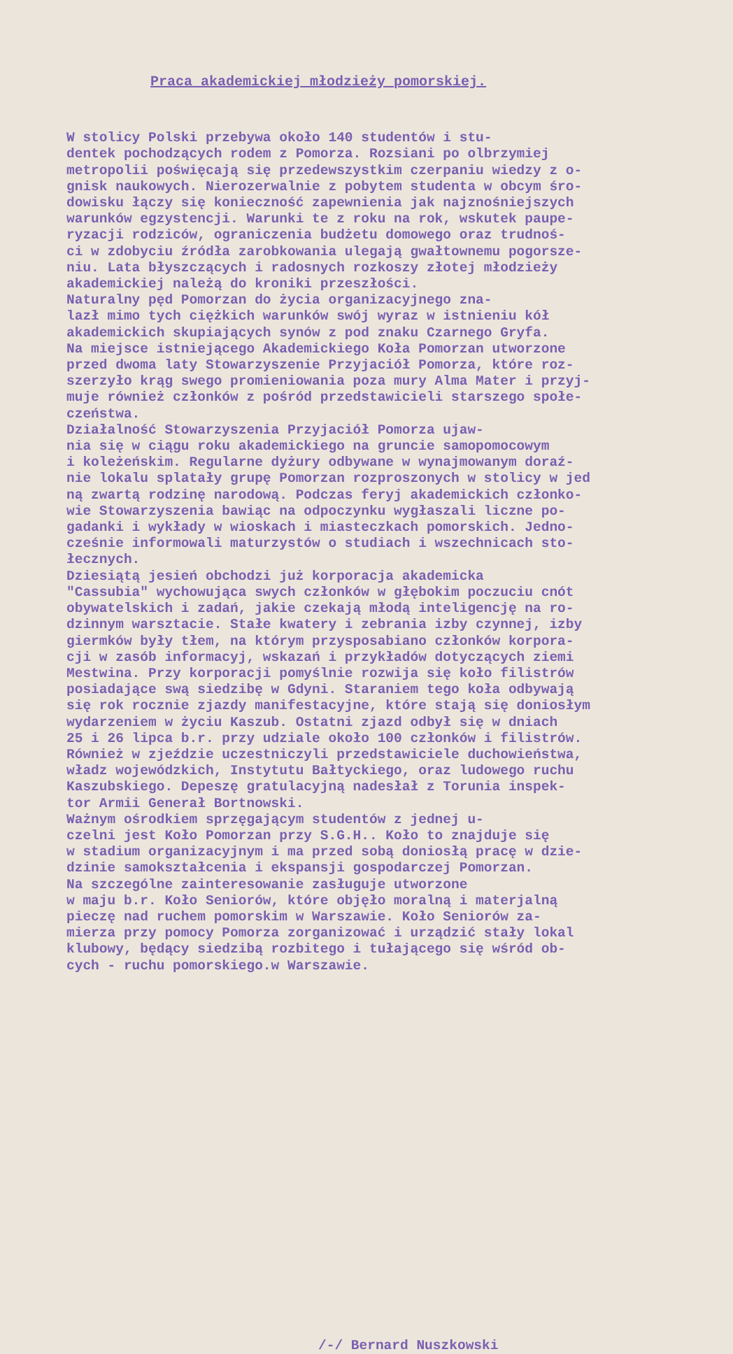Praca akademickiej młodzieży pomorskiej.
W stolicy Polski przebywa około 140 studentów i stu- dentek pochodzących rodem z Pomorza. Rozsiani po olbrzymiej metropolii poświęcają się przedewszystkim czerpaniu wiedzy z o- gnisk naukowych. Nierozerwalnie z pobytem studenta w obcym śro- dowisku łączy się konieczność zapewnienia jak najznośniejszych warunków egzystencji. Warunki te z roku na rok, wskutek paupe- ryzacji rodziców, ograniczenia budżetu domowego oraz trudnoś- ci w zdobyciu źródła zarobkowania ulegają gwałtownemu pogorsze- niu. Lata błyszczących i radosnych rozkoszy złotej młodzieży akademickiej należą do kroniki przeszłości. Naturalny pęd Pomorzan do życia organizacyjnego zna- lazł mimo tych ciężkich warunków swój wyraz w istnieniu kół akademickich skupiających synów z pod znaku Czarnego Gryfa. Na miejsce istniejącego Akademickiego Koła Pomorzan utworzone przed dwoma laty Stowarzyszenie Przyjaciół Pomorza, które roz- szerzyło krąg swego promieniowania poza mury Alma Mater i przyj- muje również członków z pośród przedstawicieli starszego społe- czeństwa. Działalność Stowarzyszenia Przyjaciół Pomorza ujaw- nia się w ciągu roku akademickiego na gruncie samopomocowym i koleżeńskim. Regularne dyżury odbywane w wynajmowanym doraź- nie lokalu splatały grupę Pomorzan rozproszonych w stolicy w jed ną zwartą rodzinę narodową. Podczas feryj akademickich członko- wie Stowarzyszenia bawiąc na odpoczynku wygłaszali liczne po- gadanki i wykłady w wioskach i miasteczkach pomorskich. Jedno- cześnie informowali maturzystów o studiach i wszechnicach sto- łecznych. Dziesiątą jesień obchodzi już korporacja akademicka "Cassubia" wychowująca swych członków w głębokim poczuciu cnót obywatelskich i zadań, jakie czekają młodą inteligencję na ro- dzinnym warsztacie. Stałe kwatery i zebrania izby czynnej, izby giermków były tłem, na którym przysposabiano członków korpora- cji w zasób informacyj, wskazań i przykładów dotyczących ziemi Mestwina. Przy korporacji pomyślnie rozwija się koło filistrów posiadające swą siedzibę w Gdyni. Staraniem tego koła odbywają się rok rocznie zjazdy manifestacyjne, które stają się doniosłym wydarzeniem w życiu Kaszub. Ostatni zjazd odbył się w dniach 25 i 26 lipca b.r. przy udziale około 100 członków i filistrów. Również w zjeździe uczestniczyli przedstawiciele duchowieństwa, władz wojewódzkich, Instytutu Bałtyckiego, oraz ludowego ruchu Kaszubskiego. Depeszę gratulacyjną nadesłał z Torunia inspek- tor Armii Generał Bortnowski. Ważnym ośrodkiem sprzęgającym studentów z jednej u- czelni jest Koło Pomorzan przy S.G.H.. Koło to znajduje się w stadium organizacyjnym i ma przed sobą doniosłą pracę w dzie- dzinie samokształcenia i ekspansji gospodarczej Pomorzan. Na szczególne zainteresowanie zasługuje utworzone w maju b.r. Koło Seniorów, które objęło moralną i materjalną pieczę nad ruchem pomorskim w Warszawie. Koło Seniorów za- mierza przy pomocy Pomorza zorganizować i urządzić stały lokal klubowy, będący siedzibą rozbitego i tułającego się wśród ob- cych - ruchu pomorskiego.w Warszawie.
/-/ Bernard Nuszkowski